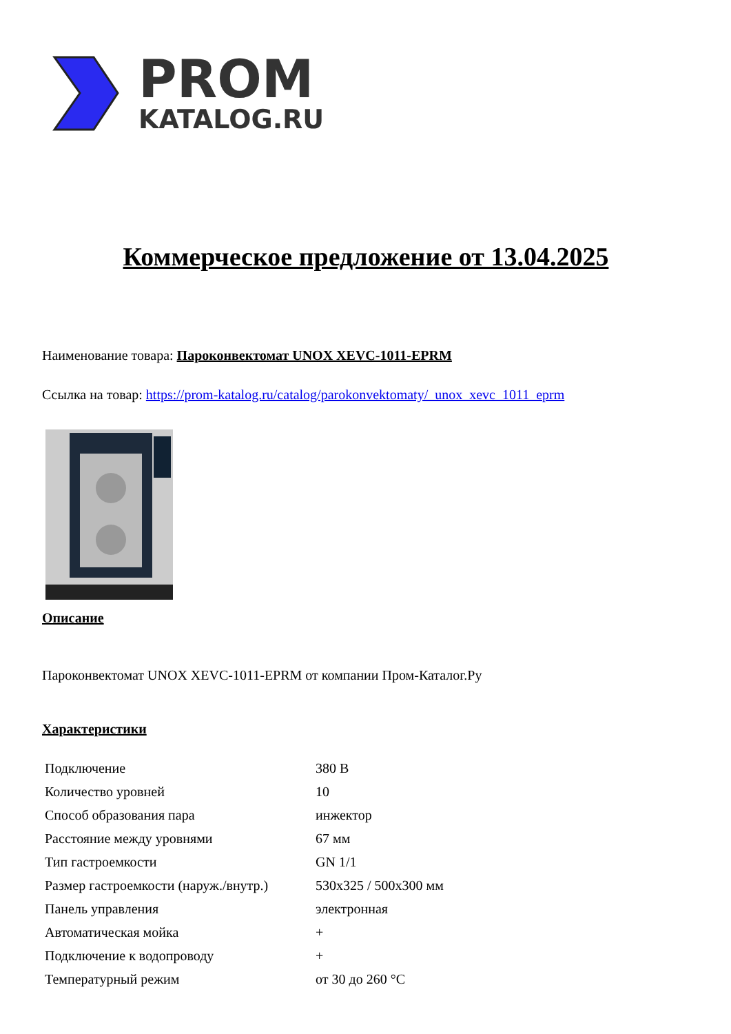PROM
KATALOG.RU
Коммерческое предложение от 13.04.2025
Наименование товара: Пароконвектомат UNOX XEVC-1011-EPRM
Ссылка на товар: https://prom-katalog.ru/catalog/parokonvektomaty/_unox_xevc_1011_eprm
Описание
Пароконвектомат UNOX XEVC-1011-EPRM от компании Пром-Каталог.Ру
Характеристики
| Подключение | 380 В |
| Количество уровней | 10 |
| Способ образования пара | инжектор |
| Расстояние между уровнями | 67 мм |
| Тип гастроемкости | GN 1/1 |
| Размер гастроемкости (наруж./внутр.) | 530x325 / 500x300 мм |
| Панель управления | электронная |
| Автоматическая мойка | + |
| Подключение к водопроводу | + |
| Температурный режим | от 30 до 260 °C |